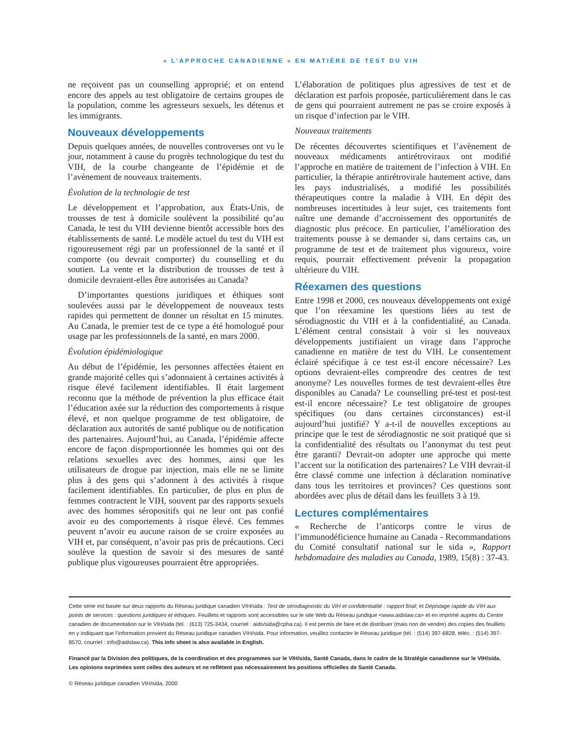« L’APPROCHE CANADIENNE » EN MATIÈRE DE TEST DU VIH
ne reçoivent pas un counselling approprié; et on entend encore des appels au test obligatoire de certains groupes de la population, comme les agresseurs sexuels, les détenus et les immigrants.
Nouveaux développements
Depuis quelques années, de nouvelles controverses ont vu le jour, notamment à cause du progrès technologique du test du VIH, de la courbe changeante de l’épidémie et de l’avènement de nouveaux traitements.
Évolution de la technologie de test
Le développement et l’approbation, aux États-Unis, de trousses de test à domicile soulèvent la possibilité qu’au Canada, le test du VIH devienne bientôt accessible hors des établissements de santé. Le modèle actuel du test du VIH est rigoureusement régi par un professionnel de la santé et il comporte (ou devrait comporter) du counselling et du soutien. La vente et la distribution de trousses de test à domicile devraient-elles être autorisées au Canada?
D’importantes questions juridiques et éthiques sont soulevées aussi par le développement de nouveaux tests rapides qui permettent de donner un résultat en 15 minutes. Au Canada, le premier test de ce type a été homologué pour usage par les professionnels de la santé, en mars 2000.
Évolution épidémiologique
Au début de l’épidémie, les personnes affectées étaient en grande majorité celles qui s’adonnaient à certaines activités à risque élevé facilement identifiables. Il était largement reconnu que la méthode de prévention la plus efficace était l’éducation axée sur la réduction des comportements à risque élevé, et non quelque programme de test obligatoire, de déclaration aux autorités de santé publique ou de notification des partenaires. Aujourd’hui, au Canada, l’épidémie affecte encore de façon disproportionnée les hommes qui ont des relations sexuelles avec des hommes, ainsi que les utilisateurs de drogue par injection, mais elle ne se limite plus à des gens qui s’adonnent à des activités à risque facilement identifiables. En particulier, de plus en plus de femmes contractent le VIH, souvent par des rapports sexuels avec des hommes séropositifs qui ne leur ont pas confié avoir eu des comportements à risque élevé. Ces femmes peuvent n’avoir eu aucune raison de se croire exposées au VIH et, par conséquent, n’avoir pas pris de précautions. Ceci soulève la question de savoir si des mesures de santé publique plus vigoureuses pourraient être appropriées.
L’élaboration de politiques plus agressives de test et de déclaration est parfois proposée, particulièrement dans le cas de gens qui pourraient autrement ne pas se croire exposés à un risque d’infection par le VIH.
Nouveaux traitements
De récentes découvertes scientifiques et l’avènement de nouveaux médicaments antirétroviraux ont modifié l’approche en matière de traitement de l’infection à VIH. En particulier, la thérapie antirétrovirale hautement active, dans les pays industrialisés, a modifié les possibilités thérapeutiques contre la maladie à VIH. En dépit des nombreuses incertitudes à leur sujet, ces traitements font naître une demande d’accroissement des opportunités de diagnostic plus précoce. En particulier, l’amélioration des traitements pousse à se demander si, dans certains cas, un programme de test et de traitement plus vigoureux, voire requis, pourrait effectivement prévenir la propagation ultérieure du VIH.
Réexamen des questions
Entre 1998 et 2000, ces nouveaux développements ont exigé que l’on réexamine les questions liées au test de sérodiagnostic du VIH et à la confidentialité, au Canada. L’élément central consistait à voir si les nouveaux développements justifiaient un virage dans l’approche canadienne en matière de test du VIH. Le consentement éclairé spécifique à ce test est-il encore nécessaire? Les options devraient-elles comprendre des centres de test anonyme? Les nouvelles formes de test devraient-elles être disponibles au Canada? Le counselling pré-test et post-test est-il encore nécessaire? Le test obligatoire de groupes spécifiques (ou dans certaines circonstances) est-il aujourd’hui justifié? Y a-t-il de nouvelles exceptions au principe que le test de sérodiagnostic ne soit pratiqué que si la confidentialité des résultats ou l’anonymat du test peut être garanti? Devrait-on adopter une approche qui mette l’accent sur la notification des partenaires? Le VIH devrait-il être classé comme une infection à déclaration nominative dans tous les territoires et provinces? Ces questions sont abordées avec plus de détail dans les feuillets 3 à 19.
Lectures complémentaires
« Recherche de l’anticorps contre le virus de l’immunodéficience humaine au Canada - Recommandations du Comité consultatif national sur le sida », Rapport hebdomadaire des maladies au Canada, 1989, 15(8) : 37-43.
Cette série est basée sur deux rapports du Réseau juridique canadien VIH/sida : Test de sérodiagnostic du VIH et confidentialité : rapport final; et Dépistage rapide du VIH aux points de services : questions juridiques et éthiques. Feuillets et rapports sont accessibles sur le site Web du Réseau juridique <www.aidslaw.ca> et en imprimé auprès du Centre canadien de documentation sur le VIH/sida (tél. : (613) 725-3434, courriel : aids/sida@cpha.ca). Il est permis de faire et de distribuer (mais non de vendre) des copies des feuillets en y indiquant que l’information provient du Réseau juridique canadien VIH/sida. Pour information, veuillez contacter le Réseau juridique (tél. : (514) 397-6828, téléc. : (514) 397-8570, courriel : info@aidslaw.ca). This info sheet is also available in English.
Financé par la Division des politiques, de la coordination et des programmes sur le VIH/sida, Santé Canada, dans le cadre de la Stratégie canadienne sur le VIH/sida. Les opinions exprimées sont celles des auteurs et ne reflètent pas nécessairement les positions officielles de Santé Canada.
© Réseau juridique canadien VIH/sida, 2000